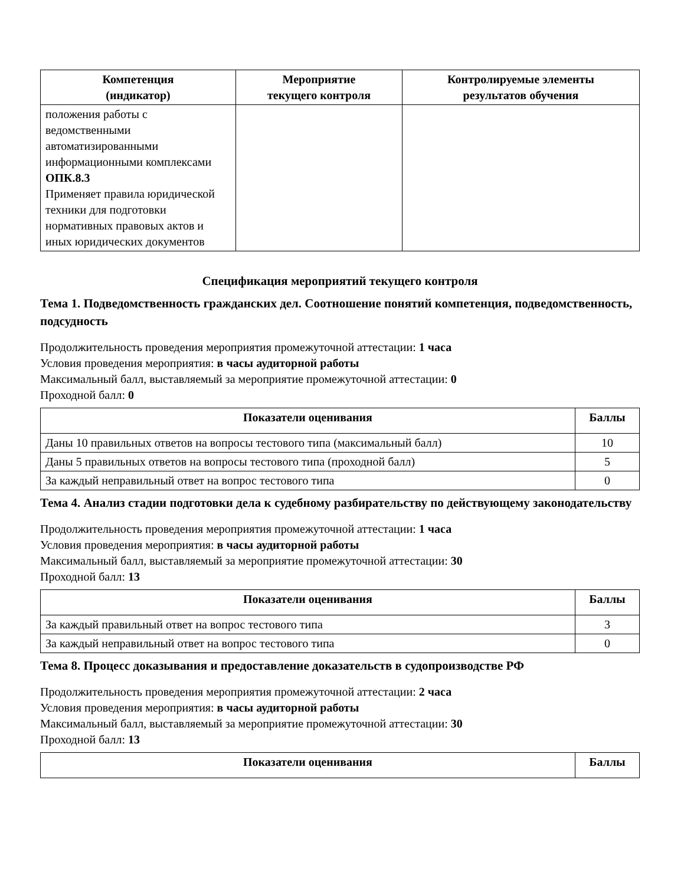| Компетенция (индикатор) | Мероприятие текущего контроля | Контролируемые элементы результатов обучения |
| --- | --- | --- |
| положения работы с ведомственными автоматизированными информационными комплексами ОПК.8.3 Применяет правила юридической техники для подготовки нормативных правовых актов и иных юридических документов | | |
Спецификация мероприятий текущего контроля
Тема 1. Подведомственность гражданских дел. Соотношение понятий компетенция, подведомственность, подсудность
Продолжительность проведения мероприятия промежуточной аттестации: 1 часа
Условия проведения мероприятия: в часы аудиторной работы
Максимальный балл, выставляемый за мероприятие промежуточной аттестации: 0
Проходной балл: 0
| Показатели оценивания | Баллы |
| --- | --- |
| Даны 10 правильных ответов на вопросы тестового типа (максимальный балл) | 10 |
| Даны 5 правильных ответов на вопросы тестового типа (проходной балл) | 5 |
| За каждый неправильный ответ на вопрос тестового типа | 0 |
Тема 4. Анализ стадии подготовки дела к судебному разбирательству по действующему законодательству
Продолжительность проведения мероприятия промежуточной аттестации: 1 часа
Условия проведения мероприятия: в часы аудиторной работы
Максимальный балл, выставляемый за мероприятие промежуточной аттестации: 30
Проходной балл: 13
| Показатели оценивания | Баллы |
| --- | --- |
| За каждый правильный ответ на вопрос тестового типа | 3 |
| За каждый неправильный ответ на вопрос тестового типа | 0 |
Тема 8. Процесс доказывания и предоставление доказательств в судопроизводстве РФ
Продолжительность проведения мероприятия промежуточной аттестации: 2 часа
Условия проведения мероприятия: в часы аудиторной работы
Максимальный балл, выставляемый за мероприятие промежуточной аттестации: 30
Проходной балл: 13
| Показатели оценивания | Баллы |
| --- | --- |